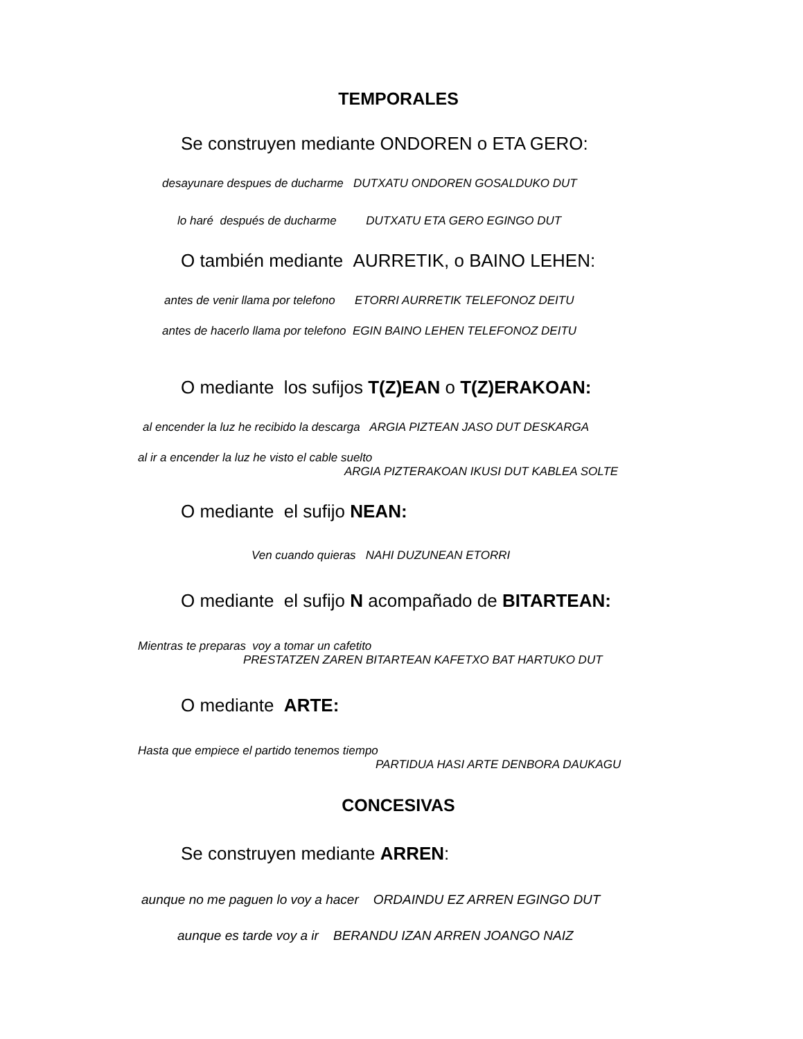TEMPORALES
Se construyen mediante ONDOREN o ETA GERO:
desayunare despues de ducharme DUTXATU ONDOREN GOSALDUKO DUT
lo haré después de ducharme DUTXATU ETA GERO EGINGO DUT
O también mediante AURRETIK, o BAINO LEHEN:
antes de venir llama por telefono ETORRI AURRETIK TELEFONOZ DEITU
antes de hacerlo llama por telefono EGIN BAINO LEHEN TELEFONOZ DEITU
O mediante los sufijos T(Z)EAN o T(Z)ERAKOAN:
al encender la luz he recibido la descarga ARGIA PIZTEAN JASO DUT DESKARGA
al ir a encender la luz he visto el cable suelto
ARGIA PIZTERAKOAN IKUSI DUT KABLEA SOLTE
O mediante el sufijo NEAN:
Ven cuando quieras NAHI DUZUNEAN ETORRI
O mediante el sufijo N acompañado de BITARTEAN:
Mientras te preparas voy a tomar un cafetito
PRESTATZEN ZAREN BITARTEAN KAFETXO BAT HARTUKO DUT
O mediante ARTE:
Hasta que empiece el partido tenemos tiempo
PARTIDUA HASI ARTE DENBORA DAUKAGU
CONCESIVAS
Se construyen mediante ARREN:
aunque no me paguen lo voy a hacer ORDAINDU EZ ARREN EGINGO DUT
aunque es tarde voy a ir BERANDU IZAN ARREN JOANGO NAIZ